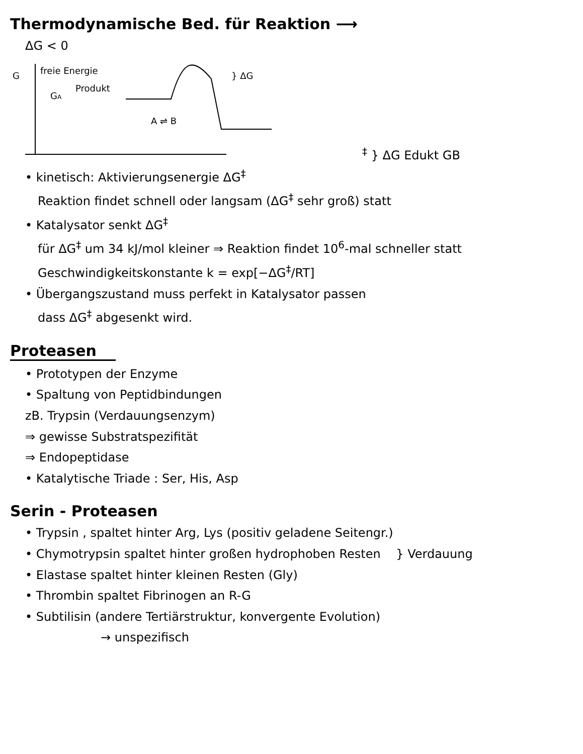Thermodynamische Bed. für Reaktion ⟶
ΔG < 0
G
freie Energie
GA
Produkt
A ⇌ B
} ΔG‡
} ΔG
Edukt
GB
• kinetisch: Aktivierungsenergie ΔG<sup>‡</sup>
Reaktion findet schnell oder langsam (ΔG<sup>‡</sup> sehr groß) statt
• Katalysator senkt ΔG<sup>‡</sup>
für ΔG<sup>‡</sup> um 34 kJ/mol kleiner ⇒ Reaktion findet 10<sup>6</sup>-mal schneller statt
Geschwindigkeitskonstante k = exp[−ΔG<sup>‡</sup>/RT]
• Übergangszustand muss perfekt in Katalysator passen
dass ΔG<sup>‡</sup> abgesenkt wird.
Proteasen
• Prototypen der Enzyme
• Spaltung von Peptidbindungen
zB. Trypsin (Verdauungsenzym)
⇒ gewisse Substratspezifität
⇒ Endopeptidase
• Katalytische Triade : Ser, His, Asp
Serin - Proteasen
• Trypsin , spaltet hinter Arg, Lys (positiv geladene Seitengr.)
• Chymotrypsin spaltet hinter großen hydrophoben Resten } Verdauung
• Elastase spaltet hinter kleinen Resten (Gly)
• Thrombin spaltet Fibrinogen an R-G
• Subtilisin (andere Tertiärstruktur, konvergente Evolution)
→ unspezifisch